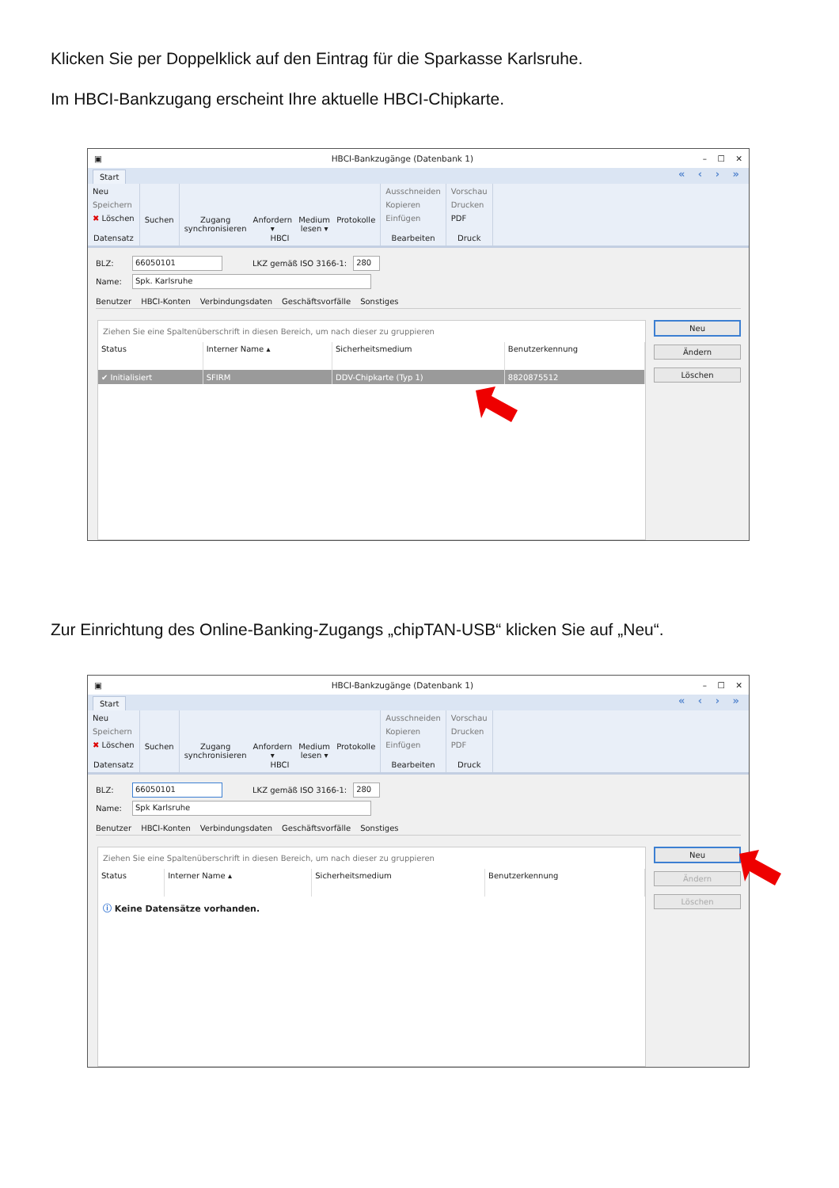Klicken Sie per Doppelklick auf den Eintrag für die Sparkasse Karlsruhe.
Im HBCI-Bankzugang erscheint Ihre aktuelle HBCI-Chipkarte.
▣ HBCI-Bankzugänge (Datenbank 1) – ☐ ✕
Start « ‹ › »
Neu
Speichern
✖ Löschen
Datensatz
Suchen Zugang
synchronisieren
Anfordern
▾
Medium
lesen ▾
Protokolle
HBCI
Ausschneiden
Kopieren
Einfügen
Bearbeiten
Vorschau
Drucken
PDF
Druck
BLZ: 66050101 LKZ gemäß ISO 3166-1: 280
Name: Spk. Karlsruhe
Benutzer HBCI-Konten Verbindungsdaten Geschäftsvorfälle Sonstiges
Ziehen Sie eine Spaltenüberschrift in diesen Bereich, um nach dieser zu gruppieren
| Status | Interner Name ▴ | Sicherheitsmedium | Benutzerkennung |
| --- | --- | --- | --- |
| ✔ Initialisiert | SFIRM | DDV-Chipkarte (Typ 1) | 8820875512 |
Neu
Ändern
Löschen
Zur Einrichtung des Online-Banking-Zugangs „chipTAN-USB“ klicken Sie auf „Neu“.
▣ HBCI-Bankzugänge (Datenbank 1) – ☐ ✕
Start « ‹ › »
Neu
Speichern
✖ Löschen
Datensatz
Suchen Zugang
synchronisieren
Anfordern
▾
Medium
lesen ▾
Protokolle
HBCI
Ausschneiden
Kopieren
Einfügen
Bearbeiten
Vorschau
Drucken
PDF
Druck
BLZ: 66050101 LKZ gemäß ISO 3166-1: 280
Name: Spk Karlsruhe
Benutzer HBCI-Konten Verbindungsdaten Geschäftsvorfälle Sonstiges
Ziehen Sie eine Spaltenüberschrift in diesen Bereich, um nach dieser zu gruppieren
| Status | Interner Name ▴ | Sicherheitsmedium | Benutzerkennung |
| --- | --- | --- | --- |
ⓘ Keine Datensätze vorhanden.
Neu
Ändern
Löschen